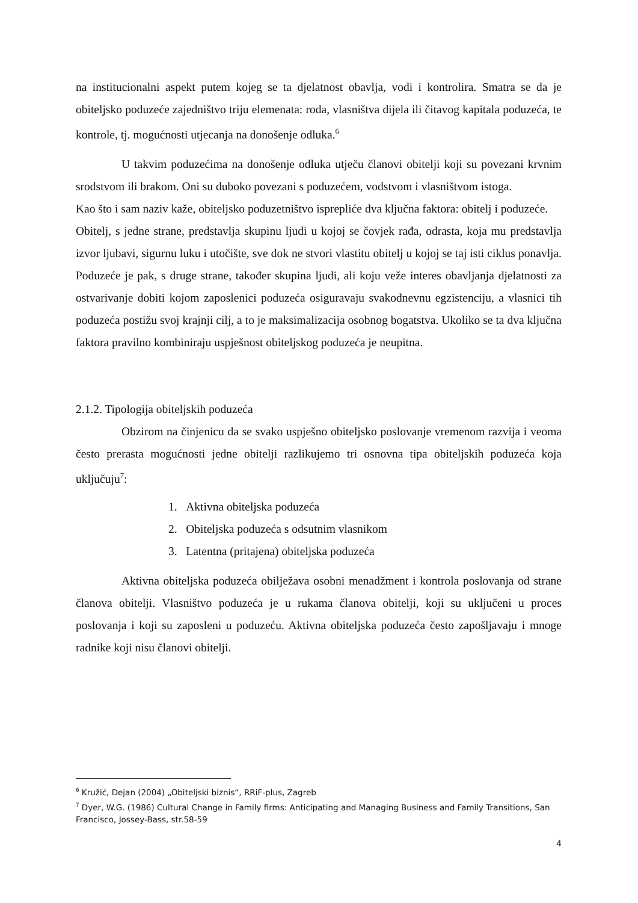na institucionalni aspekt putem kojeg se ta djelatnost obavlja, vodi i kontrolira. Smatra se da je obiteljsko poduzeće zajedništvo triju elemenata: roda, vlasništva dijela ili čitavog kapitala poduzeća, te kontrole, tj. mogućnosti utjecanja na donošenje odluka.<sup>6</sup>
U takvim poduzećima na donošenje odluka utječu članovi obitelji koji su povezani krvnim srodstvom ili brakom. Oni su duboko povezani s poduzećem, vodstvom i vlasništvom istoga.
Kao što i sam naziv kaže, obiteljsko poduzetništvo isprepliće dva ključna faktora: obitelj i poduzeće.
Obitelj, s jedne strane, predstavlja skupinu ljudi u kojoj se čovjek rađa, odrasta, koja mu predstavlja izvor ljubavi, sigurnu luku i utočište, sve dok ne stvori vlastitu obitelj u kojoj se taj isti ciklus ponavlja. Poduzeće je pak, s druge strane, također skupina ljudi, ali koju veže interes obavljanja djelatnosti za ostvarivanje dobiti kojom zaposlenici poduzeća osiguravaju svakodnevnu egzistenciju, a vlasnici tih poduzeća postižu svoj krajnji cilj, a to je maksimalizacija osobnog bogatstva. Ukoliko se ta dva ključna faktora pravilno kombiniraju uspješnost obiteljskog poduzeća je neupitna.
2.1.2. Tipologija obiteljskih poduzeća
Obzirom na činjenicu da se svako uspješno obiteljsko poslovanje vremenom razvija i veoma često prerasta mogućnosti jedne obitelji razlikujemo tri osnovna tipa obiteljskih poduzeća koja uključuju<sup>7</sup>:
1. Aktivna obiteljska poduzeća
2. Obiteljska poduzeća s odsutnim vlasnikom
3. Latentna (pritajena) obiteljska poduzeća
Aktivna obiteljska poduzeća obilježava osobni menadžment i kontrola poslovanja od strane članova obitelji. Vlasništvo poduzeća je u rukama članova obitelji, koji su uključeni u proces poslovanja i koji su zaposleni u poduzeću. Aktivna obiteljska poduzeća često zapošljavaju i mnoge radnike koji nisu članovi obitelji.
<sup>6</sup> Kružić, Dejan (2004) „Obiteljski biznis“, RRiF-plus, Zagreb
<sup>7</sup> Dyer, W.G. (1986) Cultural Change in Family firms: Anticipating and Managing Business and Family Transitions, San Francisco, Jossey-Bass, str.58-59
4